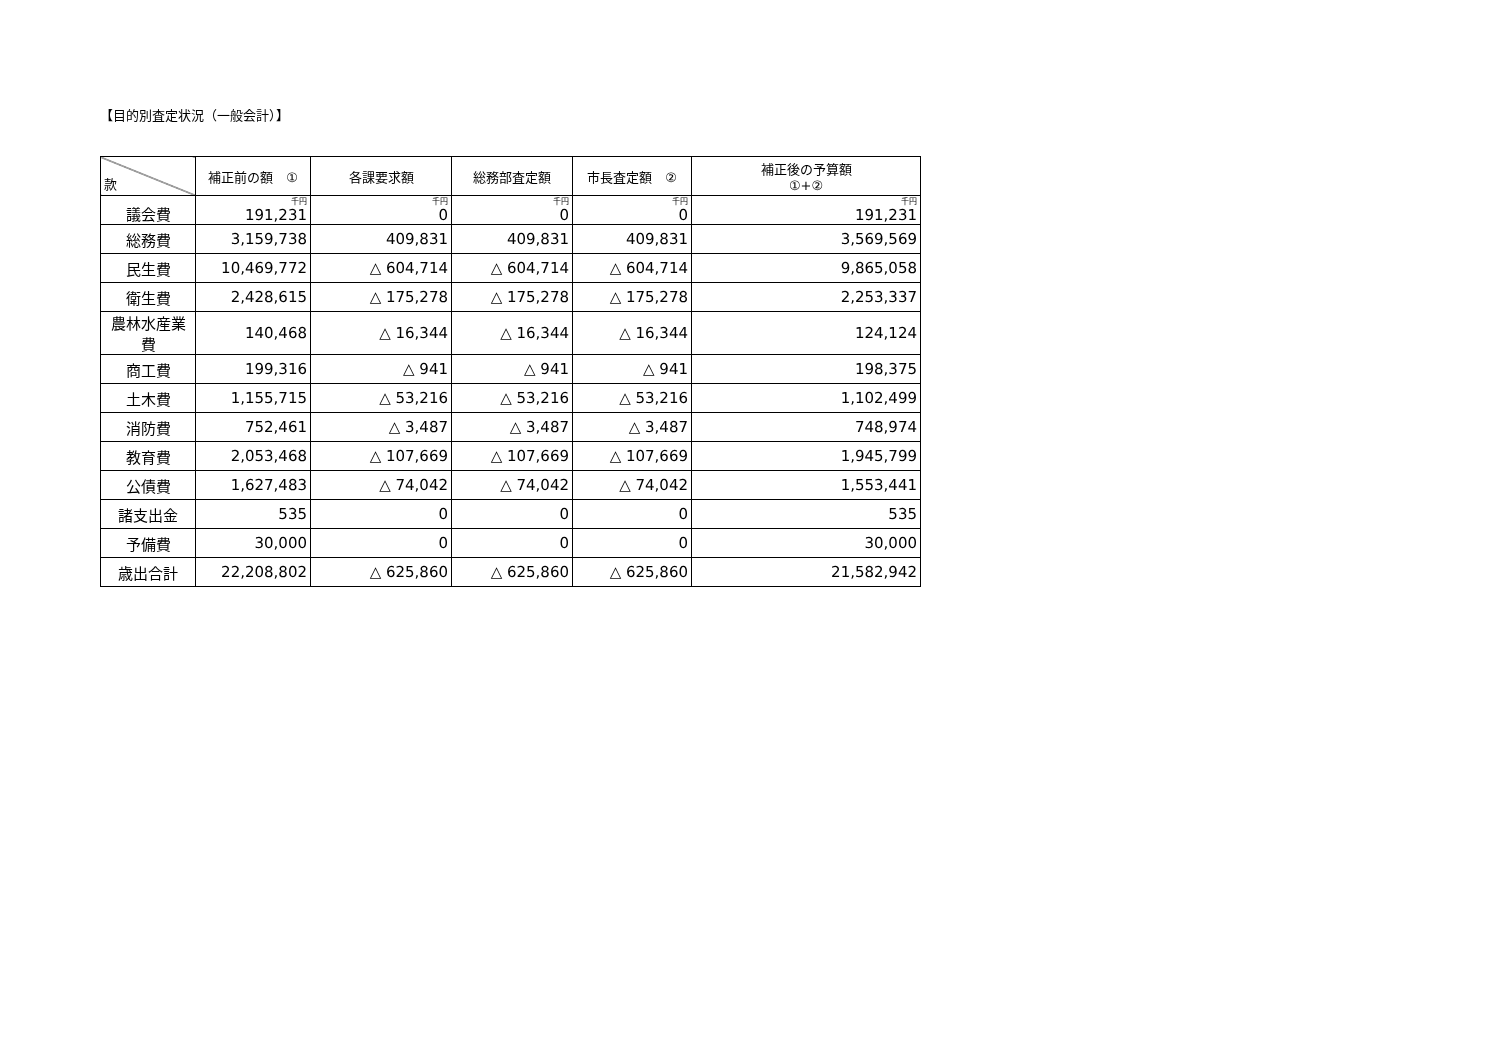【目的別査定状況（一般会計）】
| 款 | 補正前の額 ① | 各課要求額 | 総務部査定額 | 市長査定額 ② | 補正後の予算額 ①+② |
| --- | --- | --- | --- | --- | --- |
| 議会費 | 千円 191,231 | 千円 0 | 千円 0 | 千円 0 | 千円 191,231 |
| 総務費 | 3,159,738 | 409,831 | 409,831 | 409,831 | 3,569,569 |
| 民生費 | 10,469,772 | △ 604,714 | △ 604,714 | △ 604,714 | 9,865,058 |
| 衛生費 | 2,428,615 | △ 175,278 | △ 175,278 | △ 175,278 | 2,253,337 |
| 農林水産業費 | 140,468 | △ 16,344 | △ 16,344 | △ 16,344 | 124,124 |
| 商工費 | 199,316 | △ 941 | △ 941 | △ 941 | 198,375 |
| 土木費 | 1,155,715 | △ 53,216 | △ 53,216 | △ 53,216 | 1,102,499 |
| 消防費 | 752,461 | △ 3,487 | △ 3,487 | △ 3,487 | 748,974 |
| 教育費 | 2,053,468 | △ 107,669 | △ 107,669 | △ 107,669 | 1,945,799 |
| 公債費 | 1,627,483 | △ 74,042 | △ 74,042 | △ 74,042 | 1,553,441 |
| 諸支出金 | 535 | 0 | 0 | 0 | 535 |
| 予備費 | 30,000 | 0 | 0 | 0 | 30,000 |
| 歳出合計 | 22,208,802 | △ 625,860 | △ 625,860 | △ 625,860 | 21,582,942 |